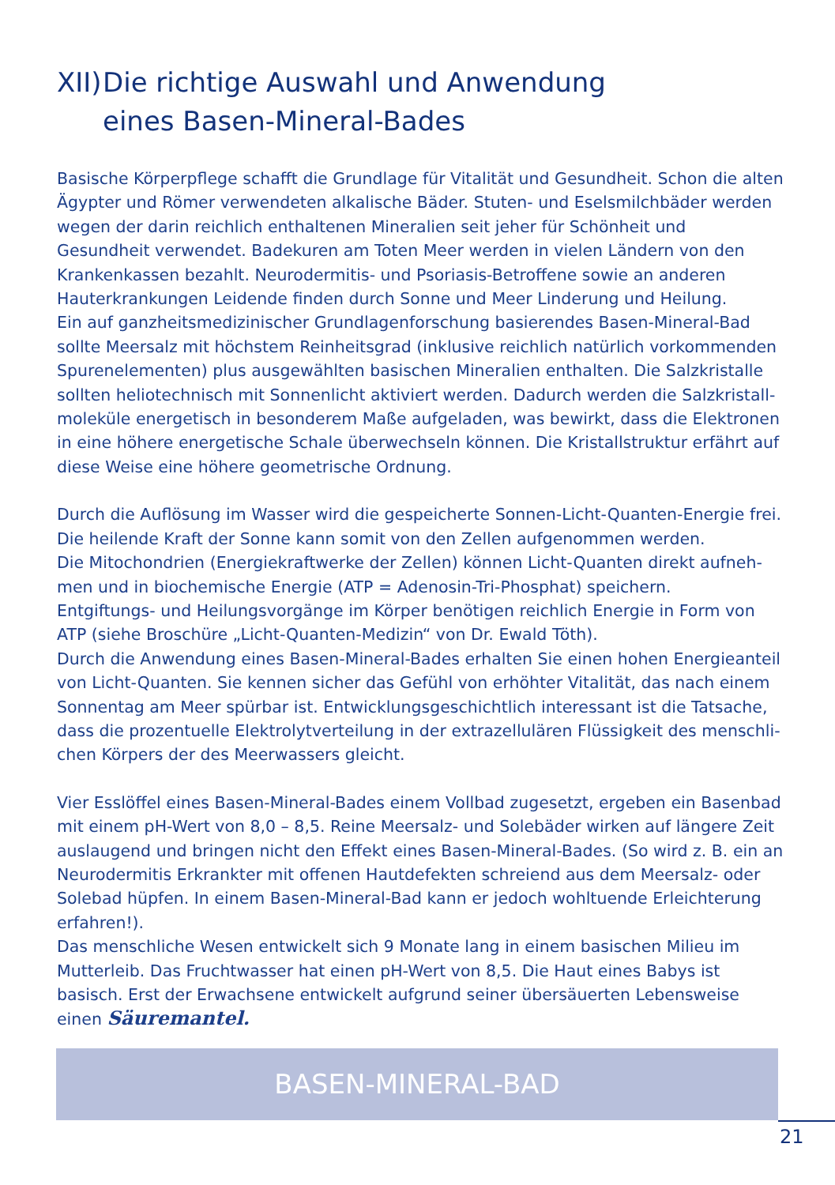XII) Die richtige Auswahl und Anwendung
eines Basen-Mineral-Bades
Basische Körperpflege schafft die Grundlage für Vitalität und Gesundheit. Schon die alten Ägypter und Römer verwendeten alkalische Bäder. Stuten- und Eselsmilchbäder werden wegen der darin reichlich enthaltenen Mineralien seit jeher für Schönheit und Gesundheit verwendet. Badekuren am Toten Meer werden in vielen Ländern von den Krankenkassen bezahlt. Neurodermitis- und Psoriasis-Betroffene sowie an anderen Hauterkrankungen Leidende finden durch Sonne und Meer Linderung und Heilung.
Ein auf ganzheitsmedizinischer Grundlagenforschung basierendes Basen-Mineral-Bad sollte Meersalz mit höchstem Reinheitsgrad (inklusive reichlich natürlich vorkommenden Spurenelementen) plus ausgewählten basischen Mineralien enthalten. Die Salzkristalle sollten heliotechnisch mit Sonnenlicht aktiviert werden. Dadurch werden die Salzkristall­moleküle energetisch in besonderem Maße aufgeladen, was bewirkt, dass die Elektronen in eine höhere energetische Schale überwechseln können. Die Kristallstruktur erfährt auf diese Weise eine höhere geometrische Ordnung.
Durch die Auflösung im Wasser wird die gespeicherte Sonnen-Licht-Quanten-Energie frei. Die heilende Kraft der Sonne kann somit von den Zellen aufgenommen werden.
Die Mitochondrien (Energiekraftwerke der Zellen) können Licht-Quanten direkt aufneh­men und in biochemische Energie (ATP = Adenosin-Tri-Phosphat) speichern.
Entgiftungs- und Heilungsvorgänge im Körper benötigen reichlich Energie in Form von ATP (siehe Broschüre „Licht-Quanten-Medizin“ von Dr. Ewald Töth).
Durch die Anwendung eines Basen-Mineral-Bades erhalten Sie einen hohen Energieanteil von Licht-Quanten. Sie kennen sicher das Gefühl von erhöhter Vitalität, das nach einem Sonnentag am Meer spürbar ist. Entwicklungsgeschichtlich interessant ist die Tatsache, dass die prozentuelle Elektrolytverteilung in der extrazellulären Flüssigkeit des menschli­chen Körpers der des Meerwassers gleicht.
Vier Esslöffel eines Basen-Mineral-Bades einem Vollbad zugesetzt, ergeben ein Basenbad mit einem pH-Wert von 8,0 – 8,5. Reine Meersalz- und Solebäder wirken auf längere Zeit auslaugend und bringen nicht den Effekt eines Basen-Mineral-Bades. (So wird z. B. ein an Neurodermitis Erkrankter mit offenen Hautdefekten schreiend aus dem Meersalz- oder Solebad hüpfen. In einem Basen-Mineral-Bad kann er jedoch wohltuende Erleichte­rung erfahren!).
Das menschliche Wesen entwickelt sich 9 Monate lang in einem basischen Milieu im Mutterleib. Das Fruchtwasser hat einen pH-Wert von 8,5. Die Haut eines Babys ist basisch. Erst der Erwachsene entwickelt aufgrund seiner übersäuerten Lebensweise einen Säuremantel.
BASEN-MINERAL-BAD
21